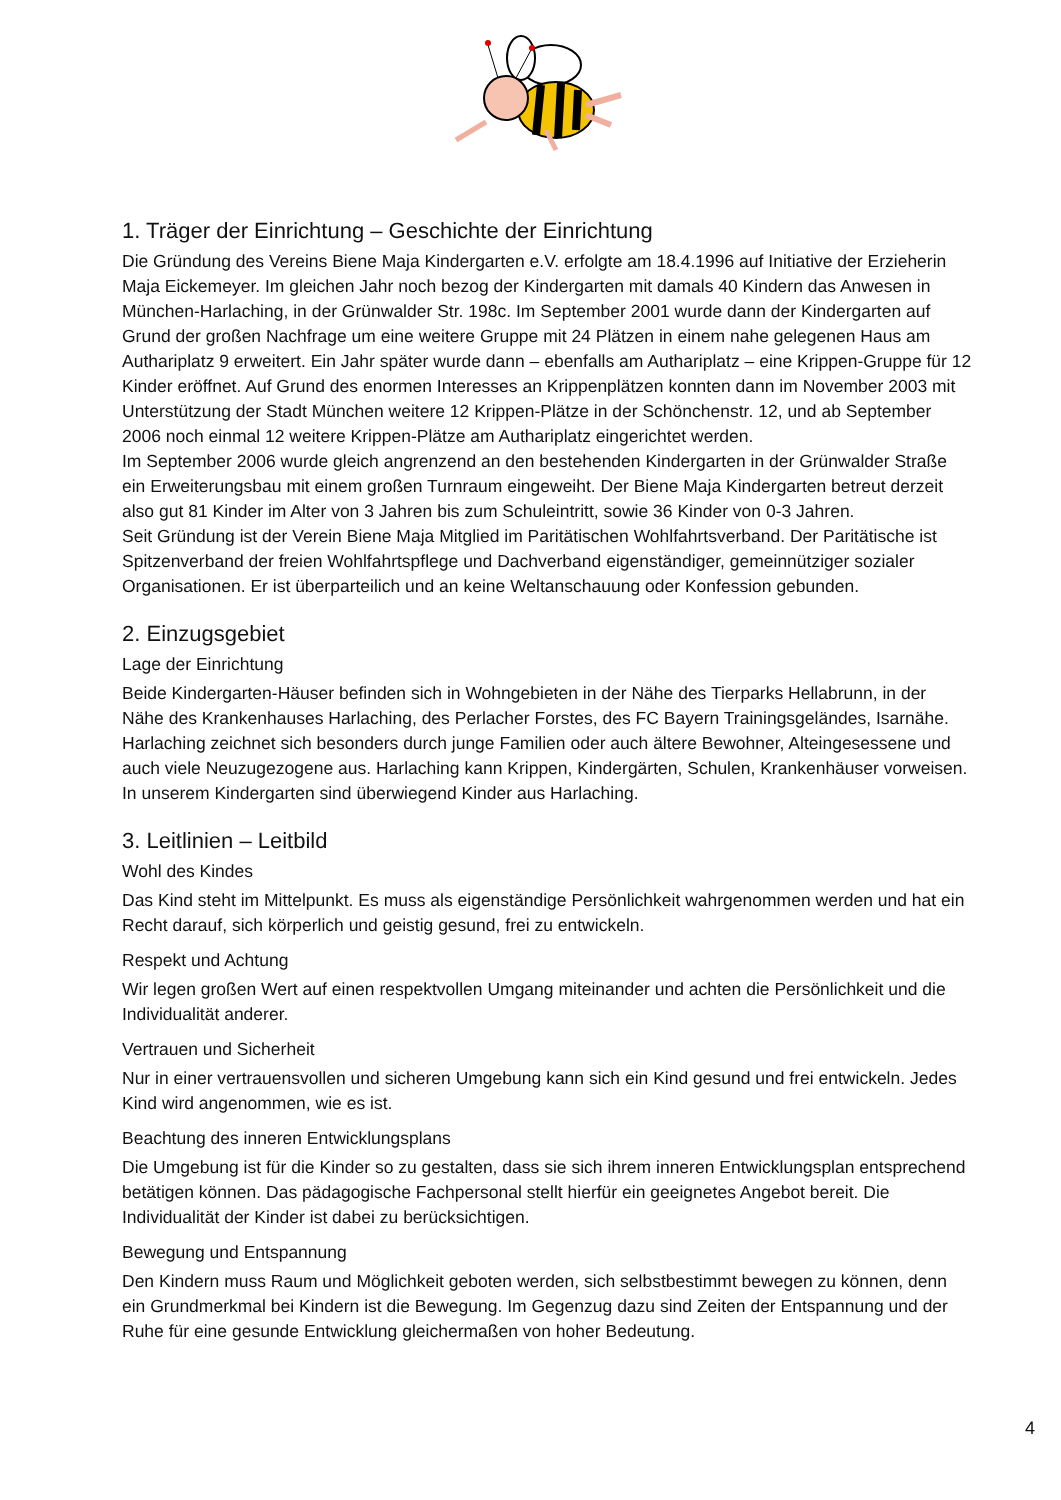1. Träger der Einrichtung – Geschichte der Einrichtung
Die Gründung des Vereins Biene Maja Kindergarten e.V. erfolgte am 18.4.1996 auf Initiative der Erzieherin Maja Eickemeyer. Im gleichen Jahr noch bezog der Kindergarten mit damals 40 Kindern das Anwesen in München-Harlaching, in der Grünwalder Str. 198c. Im September 2001 wurde dann der Kindergarten auf Grund der großen Nachfrage um eine weitere Gruppe mit 24 Plätzen in einem nahe gelegenen Haus am Authariplatz 9 erweitert. Ein Jahr später wurde dann – ebenfalls am Authariplatz – eine Krippen-Gruppe für 12 Kinder eröffnet. Auf Grund des enormen Interesses an Krippenplätzen konnten dann im November 2003 mit Unterstützung der Stadt München weitere 12 Krippen-Plätze in der Schönchenstr. 12, und ab September 2006 noch einmal 12 weitere Krippen-Plätze am Authariplatz eingerichtet werden.
Im September 2006 wurde gleich angrenzend an den bestehenden Kindergarten in der Grünwalder Straße ein Erweiterungsbau mit einem großen Turnraum eingeweiht. Der Biene Maja Kindergarten betreut derzeit also gut 81 Kinder im Alter von 3 Jahren bis zum Schuleintritt, sowie 36 Kinder von 0-3 Jahren.
Seit Gründung ist der Verein Biene Maja Mitglied im Paritätischen Wohlfahrtsverband. Der Paritätische ist Spitzenverband der freien Wohlfahrtspflege und Dachverband eigenständiger, gemeinnütziger sozialer Organisationen. Er ist überparteilich und an keine Weltanschauung oder Konfession gebunden.
2. Einzugsgebiet
Lage der Einrichtung
Beide Kindergarten-Häuser befinden sich in Wohngebieten in der Nähe des Tierparks Hellabrunn, in der Nähe des Krankenhauses Harlaching, des Perlacher Forstes, des FC Bayern Trainingsgeländes, Isarnähe. Harlaching zeichnet sich besonders durch junge Familien oder auch ältere Bewohner, Alteingesessene und auch viele Neuzugezogene aus. Harlaching kann Krippen, Kindergärten, Schulen, Krankenhäuser vorweisen. In unserem Kindergarten sind überwiegend Kinder aus Harlaching.
3. Leitlinien – Leitbild
Wohl des Kindes
Das Kind steht im Mittelpunkt. Es muss als eigenständige Persönlichkeit wahrgenommen werden und hat ein Recht darauf, sich körperlich und geistig gesund, frei zu entwickeln.
Respekt und Achtung
Wir legen großen Wert auf einen respektvollen Umgang miteinander und achten die Persönlichkeit und die Individualität anderer.
Vertrauen und Sicherheit
Nur in einer vertrauensvollen und sicheren Umgebung kann sich ein Kind gesund und frei entwickeln. Jedes Kind wird angenommen, wie es ist.
Beachtung des inneren Entwicklungsplans
Die Umgebung ist für die Kinder so zu gestalten, dass sie sich ihrem inneren Entwicklungsplan entsprechend betätigen können. Das pädagogische Fachpersonal stellt hierfür ein geeignetes Angebot bereit. Die Individualität der Kinder ist dabei zu berücksichtigen.
Bewegung und Entspannung
Den Kindern muss Raum und Möglichkeit geboten werden, sich selbstbestimmt bewegen zu können, denn ein Grundmerkmal bei Kindern ist die Bewegung. Im Gegenzug dazu sind Zeiten der Entspannung und der Ruhe für eine gesunde Entwicklung gleichermaßen von hoher Bedeutung.
4